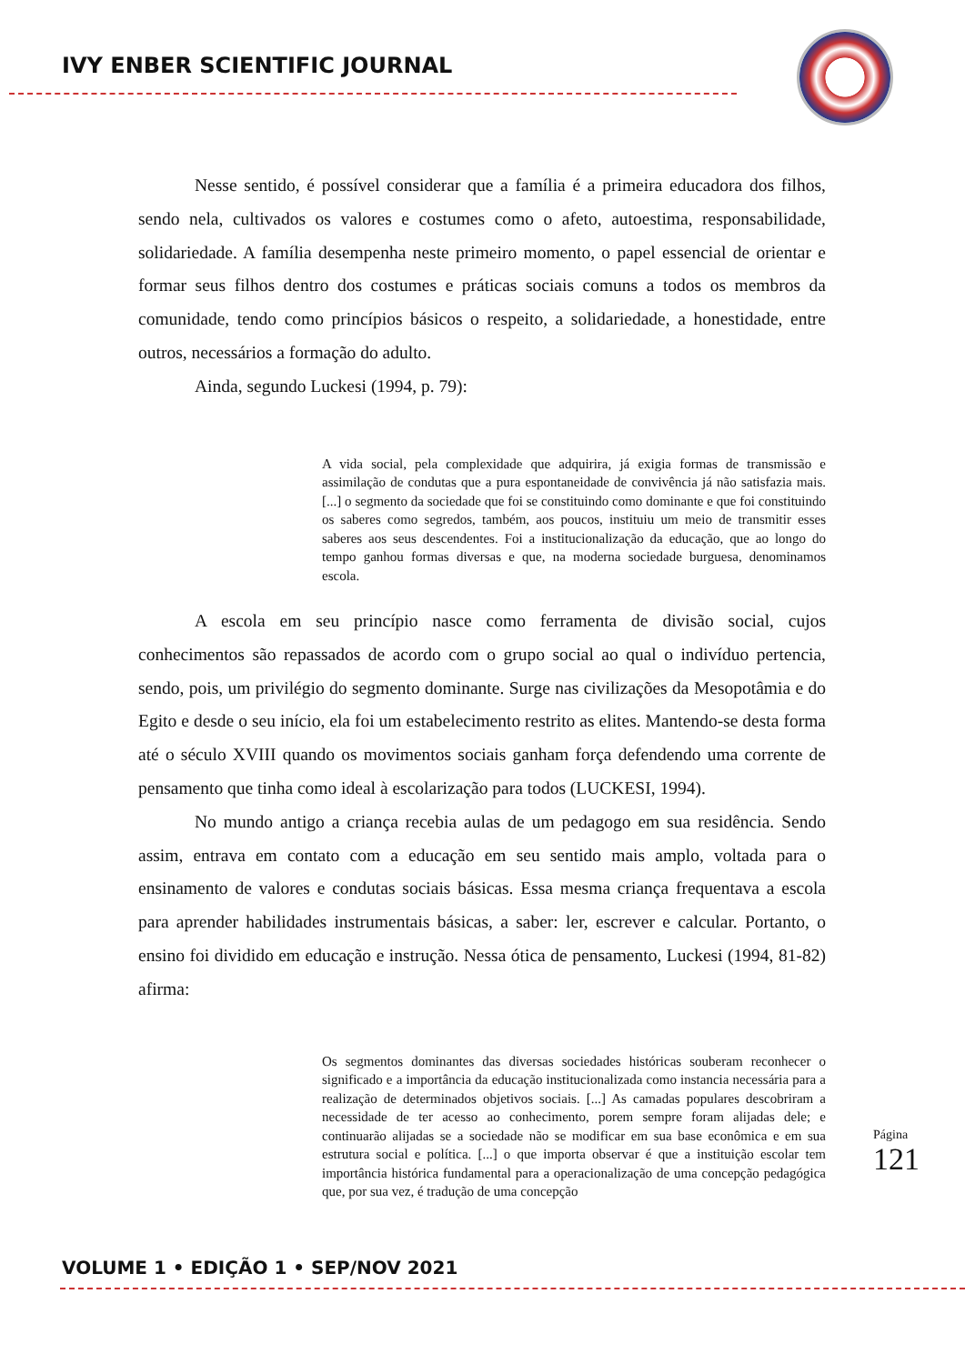IVY ENBER SCIENTIFIC JOURNAL
Nesse sentido, é possível considerar que a família é a primeira educadora dos filhos, sendo nela, cultivados os valores e costumes como o afeto, autoestima, responsabilidade, solidariedade. A família desempenha neste primeiro momento, o papel essencial de orientar e formar seus filhos dentro dos costumes e práticas sociais comuns a todos os membros da comunidade, tendo como princípios básicos o respeito, a solidariedade, a honestidade, entre outros, necessários a formação do adulto.
Ainda, segundo Luckesi (1994, p. 79):
A vida social, pela complexidade que adquirira, já exigia formas de transmissão e assimilação de condutas que a pura espontaneidade de convivência já não satisfazia mais. [...] o segmento da sociedade que foi se constituindo como dominante e que foi constituindo os saberes como segredos, também, aos poucos, instituiu um meio de transmitir esses saberes aos seus descendentes. Foi a institucionalização da educação, que ao longo do tempo ganhou formas diversas e que, na moderna sociedade burguesa, denominamos escola.
A escola em seu princípio nasce como ferramenta de divisão social, cujos conhecimentos são repassados de acordo com o grupo social ao qual o indivíduo pertencia, sendo, pois, um privilégio do segmento dominante. Surge nas civilizações da Mesopotâmia e do Egito e desde o seu início, ela foi um estabelecimento restrito as elites. Mantendo-se desta forma até o século XVIII quando os movimentos sociais ganham força defendendo uma corrente de pensamento que tinha como ideal à escolarização para todos (LUCKESI, 1994).
No mundo antigo a criança recebia aulas de um pedagogo em sua residência. Sendo assim, entrava em contato com a educação em seu sentido mais amplo, voltada para o ensinamento de valores e condutas sociais básicas. Essa mesma criança frequentava a escola para aprender habilidades instrumentais básicas, a saber: ler, escrever e calcular. Portanto, o ensino foi dividido em educação e instrução. Nessa ótica de pensamento, Luckesi (1994, 81-82) afirma:
Os segmentos dominantes das diversas sociedades históricas souberam reconhecer o significado e a importância da educação institucionalizada como instancia necessária para a realização de determinados objetivos sociais. [...] As camadas populares descobriram a necessidade de ter acesso ao conhecimento, porem sempre foram alijadas dele; e continuarão alijadas se a sociedade não se modificar em sua base econômica e em sua estrutura social e política. [...] o que importa observar é que a instituição escolar tem importância histórica fundamental para a operacionalização de uma concepção pedagógica que, por sua vez, é tradução de uma concepção
Página 121
VOLUME 1 • EDIÇÃO 1 • SEP/NOV 2021